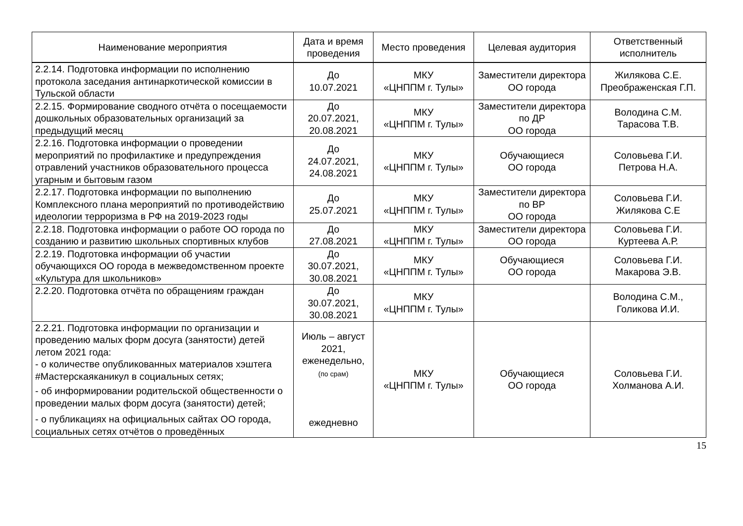| Наименование мероприятия | Дата и время проведения | Место проведения | Целевая аудитория | Ответственный исполнитель |
| --- | --- | --- | --- | --- |
| 2.2.14. Подготовка информации по исполнению протокола заседания антинаркотической комиссии в Тульской области | До 10.07.2021 | МКУ «ЦНППМ г. Тулы» | Заместители директора ОО города | Жилякова С.Е. Преображенская Г.П. |
| 2.2.15. Формирование сводного отчёта о посещаемости дошкольных образовательных организаций за предыдущий месяц | До 20.07.2021, 20.08.2021 | МКУ «ЦНППМ г. Тулы» | Заместители директора по ДР ОО города | Володина С.М. Тарасова Т.В. |
| 2.2.16. Подготовка информации о проведении мероприятий по профилактике и предупреждения отравлений участников образовательного процесса угарным и бытовым газом | До 24.07.2021, 24.08.2021 | МКУ «ЦНППМ г. Тулы» | Обучающиеся ОО города | Соловьева Г.И. Петрова Н.А. |
| 2.2.17. Подготовка информации по выполнению Комплексного плана мероприятий по противодействию идеологии терроризма в РФ на 2019-2023 годы | До 25.07.2021 | МКУ «ЦНППМ г. Тулы» | Заместители директора по ВР ОО города | Соловьева Г.И. Жилякова С.Е |
| 2.2.18. Подготовка информации о работе ОО города по созданию и развитию школьных спортивных клубов | До 27.08.2021 | МКУ «ЦНППМ г. Тулы» | Заместители директора ОО города | Соловьева Г.И. Куртеева А.Р. |
| 2.2.19. Подготовка информации об участии обучающихся ОО города в межведомственном проекте «Культура для школьников» | До 30.07.2021, 30.08.2021 | МКУ «ЦНППМ г. Тулы» | Обучающиеся ОО города | Соловьева Г.И. Макарова Э.В. |
| 2.2.20. Подготовка отчёта по обращениям граждан | До 30.07.2021, 30.08.2021 | МКУ «ЦНППМ г. Тулы» | | Володина С.М., Голикова И.И. |
| 2.2.21. Подготовка информации по организации и проведению малых форм досуга (занятости) детей летом 2021 года: - о количестве опубликованных материалов хэштега #Мастерскаяканикул в социальных сетях; - об информировании родительской общественности о проведении малых форм досуга (занятости) детей; - о публикациях на официальных сайтах ОО города, социальных сетях отчётов о проведённых | Июль – август 2021, еженедельно, (по срам) ежедневно | МКУ «ЦНППМ г. Тулы» | Обучающиеся ОО города | Соловьева Г.И. Холманова А.И. |
15